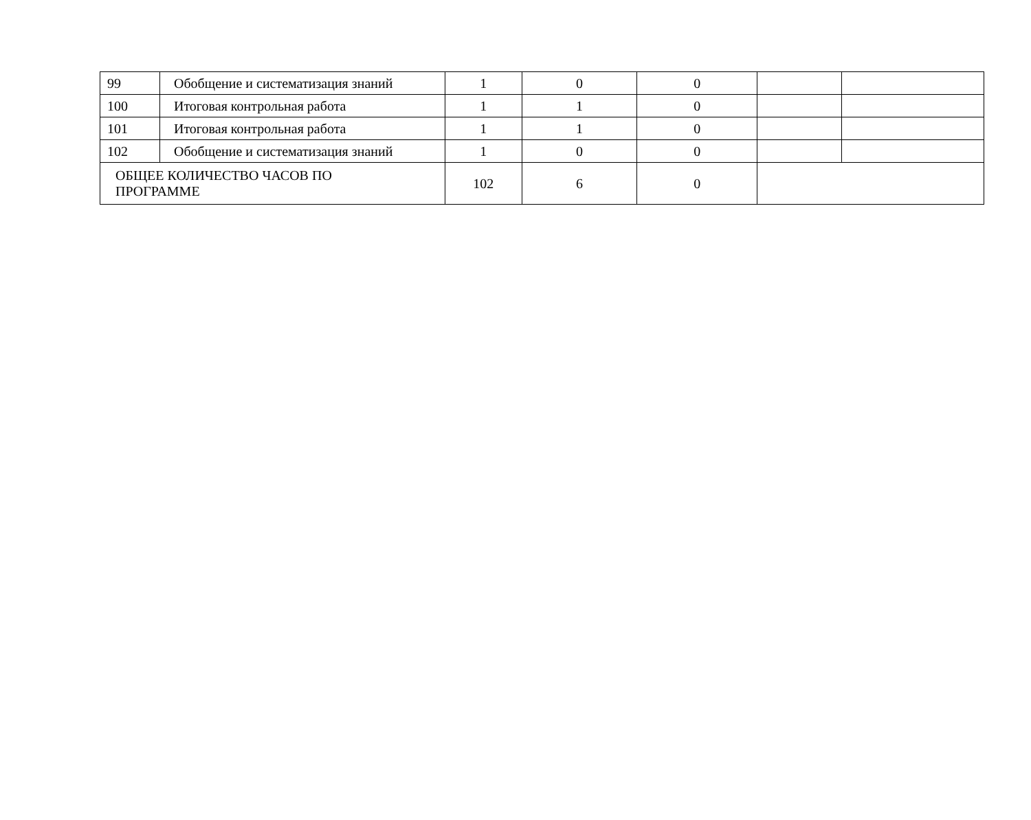| 99 | Обобщение и систематизация знаний | 1 | 0 | 0 | | |
| 100 | Итоговая контрольная работа | 1 | 1 | 0 | | |
| 101 | Итоговая контрольная работа | 1 | 1 | 0 | | |
| 102 | Обобщение и систематизация знаний | 1 | 0 | 0 | | |
| ОБЩЕЕ КОЛИЧЕСТВО ЧАСОВ ПО ПРОГРАММЕ | | 102 | 6 | 0 | | |